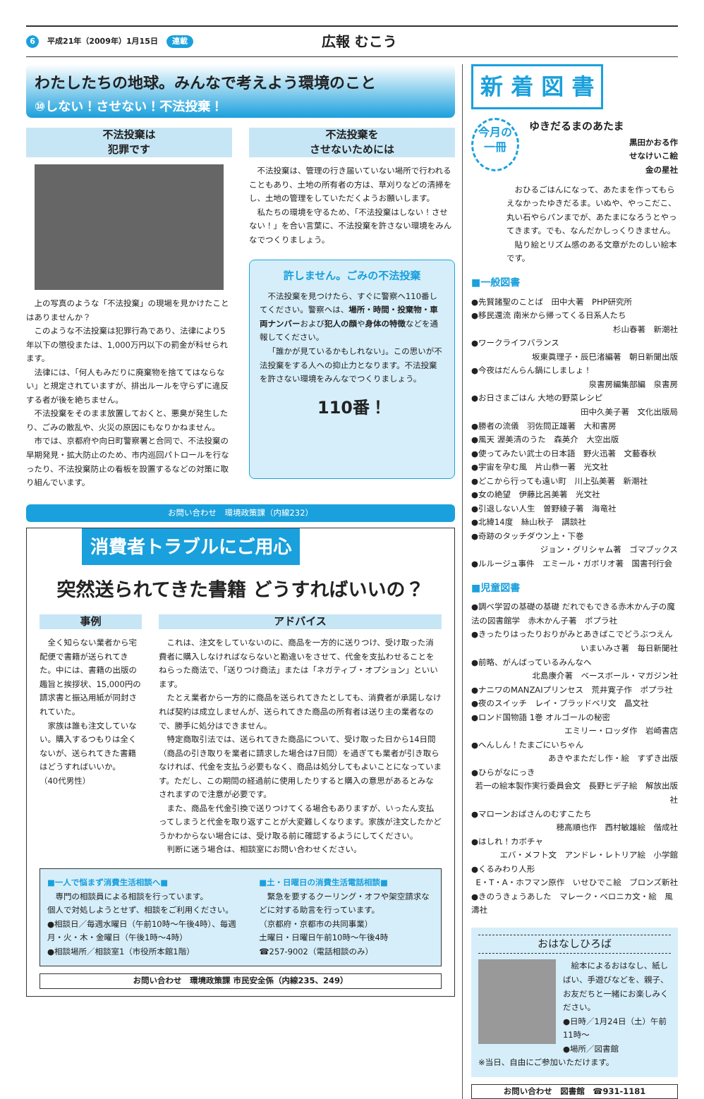6 平成21年（2009年）1月15日 連載 広報 むこう
わたしたちの地球。みんなで考えよう環境のこと
⑩しない！させない！不法投棄！
不法投棄は
犯罪です
上の写真のような「不法投棄」の現場を見かけたことはありませんか？
このような不法投棄は犯罪行為であり、法律により5年以下の懲役または、1,000万円以下の罰金が科せられます。
法律には、「何人もみだりに廃棄物を捨ててはならない」と規定されていますが、排出ルールを守らずに違反する者が後を絶ちません。
不法投棄をそのまま放置しておくと、悪臭が発生したり、ごみの散乱や、火災の原因にもなりかねません。
市では、京都府や向日町警察署と合同で、不法投棄の早期発見・拡大防止のため、市内巡回パトロールを行なったり、不法投棄防止の看板を設置するなどの対策に取り組んでいます。
不法投棄を
させないためには
不法投棄は、管理の行き届いていない場所で行われることもあり、土地の所有者の方は、草刈りなどの清掃をし、土地の管理をしていただくようお願いします。
私たちの環境を守るため、「不法投棄はしない！させない！」を合い言葉に、不法投棄を許さない環境をみんなでつくりましょう。
許しません。ごみの不法投棄
不法投棄を見つけたら、すぐに警察へ110番してください。警察へは、場所・時間・投棄物・車両ナンバーおよび犯人の顔や身体の特徴などを通報してください。
「誰かが見ているかもしれない」。この思いが不法投棄をする人への抑止力となります。不法投棄を許さない環境をみんなでつくりましょう。
110番！
お問い合わせ　環境政策課（内線232）
消費者トラブルにご用心
突然送られてきた書籍 どうすればいいの？
事例
全く知らない業者から宅配便で書籍が送られてきた。中には、書籍の出版の趣旨と挨拶状、15,000円の請求書と振込用紙が同封されていた。
家族は誰も注文していない。購入するつもりは全くないが、送られてきた書籍はどうすればいいか。
（40代男性）
アドバイス
これは、注文をしていないのに、商品を一方的に送りつけ、受け取った消費者に購入しなければならないと勘違いをさせて、代金を支払わせることをねらった商法で、「送りつけ商法」または「ネガティブ・オプション」といいます。
たとえ業者から一方的に商品を送られてきたとしても、消費者が承諾しなければ契約は成立しませんが、送られてきた商品の所有者は送り主の業者なので、勝手に処分はできません。
特定商取引法では、送られてきた商品について、受け取った日から14日間（商品の引き取りを業者に請求した場合は7日間）を過ぎても業者が引き取らなければ、代金を支払う必要もなく、商品は処分してもよいことになっています。ただし、この期間の経過前に使用したりすると購入の意思があるとみなされますので注意が必要です。
また、商品を代金引換で送りつけてくる場合もありますが、いったん支払ってしまうと代金を取り返すことが大変難しくなります。家族が注文したかどうかわからない場合には、受け取る前に確認するようにしてください。
判断に迷う場合は、相談室にお問い合わせください。
■一人で悩まず消費生活相談へ■
　専門の相談員による相談を行っています。
個人で対処しようとせず、相談をご利用ください。
●相談日／毎週水曜日（午前10時〜午後4時）、毎週月・火・木・金曜日（午後1時〜4時）
●相談場所／相談室1（市役所本館1階）
■土・日曜日の消費生活電話相談■
　緊急を要するクーリング・オフや架空請求などに対する助言を行っています。
（京都府・京都市の共同事業）
土曜日・日曜日午前10時〜午後4時
☎257-9002（電話相談のみ）
お問い合わせ　環境政策課 市民安全係（内線235、249）
新 着 図 書
今月の
一冊
ゆきだるまのあたま
黒田かおる作
せなけいこ絵
金の星社
おひるごはんになって、あたまを作ってもらえなかったゆきだるま。いぬや、やっこだこ、丸い石やらパンまでが、あたまになろうとやってきます。でも、なんだかしっくりきません。
貼り絵とリズム感のある文章がたのしい絵本です。
■一般図書
●先賢諸聖のことば　田中大著　PHP研究所
●移民還流 南米から帰ってくる日系人たち
杉山春著　新潮社
●ワークライフバランス
坂東眞理子・辰巳渚編著　朝日新聞出版
●今夜はだんらん鍋にしましょ！
泉書房編集部編　泉書房
●お日さまごはん 大地の野菜レシピ
田中久美子著　文化出版局
●勝者の流儀　羽佐間正雄著　大和書房
●風天 渥美清のうた　森英介　大空出版
●使ってみたい武士の日本語　野火迅著　文藝春秋
●宇宙を孕む風　片山恭一著　光文社
●どこから行っても遠い町　川上弘美著　新潮社
●女の絶望　伊藤比呂美著　光文社
●引退しない人生　曽野綾子著　海竜社
●北緯14度　絲山秋子　講談社
●奇跡のタッチダウン上・下巻
ジョン・グリシャム著　ゴマブックス
●ルルージュ事件　エミール・ガボリオ著　国書刊行会
■児童図書
●調べ学習の基礎の基礎 だれでもできる赤木かん子の魔法の図書館学　赤木かん子著　ポプラ社
●きったりはったりおりがみとあきばこでどうぶつえん
いまいみさ著　毎日新聞社
●前略、がんばっているみんなへ
北島康介著　ベースボール・マガジン社
●ナニワのMANZAIプリンセス　荒井寛子作　ポプラ社
●夜のスイッチ　レイ・ブラッドベリ文　晶文社
●ロンド国物語 1巻 オルゴールの秘密
エミリー・ロッダ作　岩崎書店
●へんしん！たまごにいちゃん
あきやまただし作・絵　すずき出版
●ひらがなにっき
若一の絵本製作実行委員会文　長野ヒデ子絵　解放出版社
●マローンおばさんのむすこたち
穂高順也作　西村敏雄絵　偕成社
●はしれ！カボチャ
エバ・メフト文　アンドレ・レトリア絵　小学館
●くるみわり人形
E・T・A・ホフマン原作　いせひでこ絵　ブロンズ新社
●きのうきょうあした　マレーク・ベロニカ文・絵　風濤社
おはなしひろば
絵本によるおはなし、紙しばい、手遊びなどを、親子、お友だちと一緒にお楽しみください。
●日時／1月24日（土）午前11時〜
●場所／図書館
※当日、自由にご参加いただけます。
お問い合わせ　図書館　☎931-1181